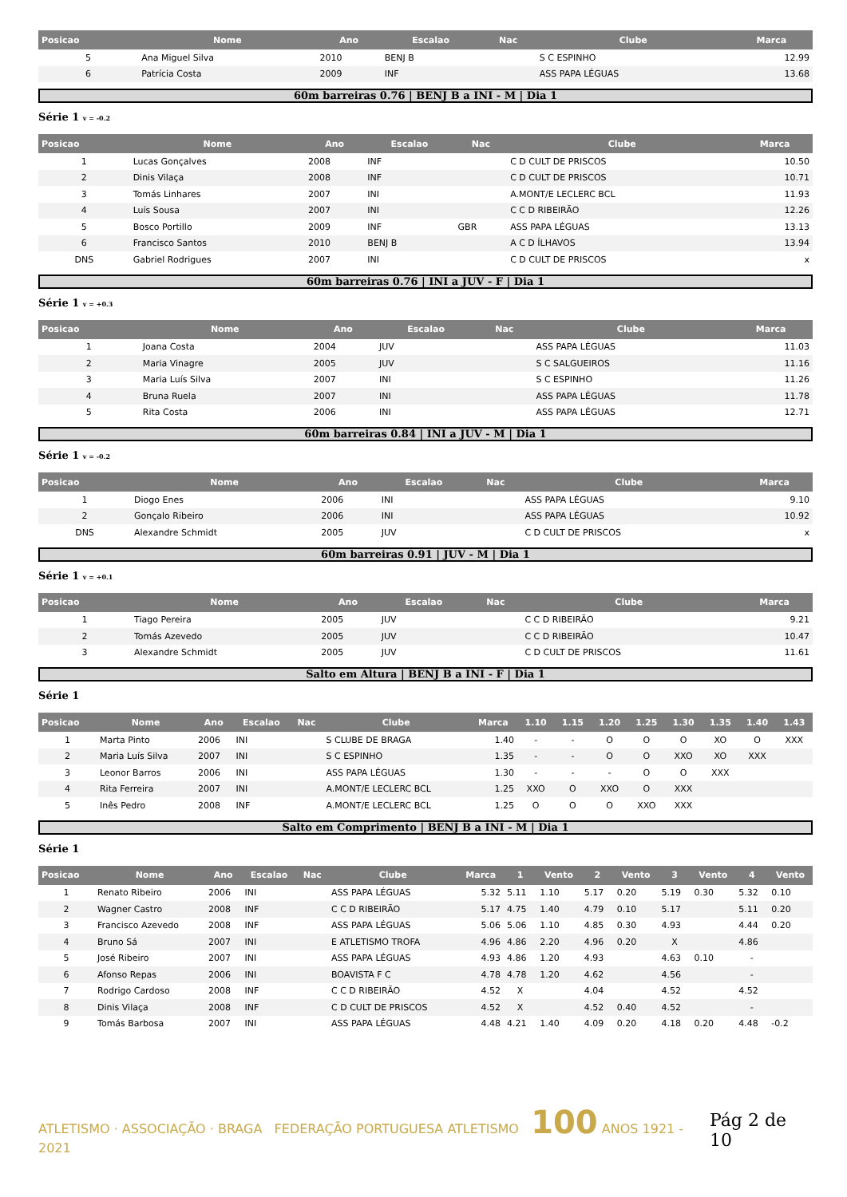| Posicao | Nome | Ano | Escalao | Nac | Clube | Marca |
| --- | --- | --- | --- | --- | --- | --- |
| 5 | Ana Miguel Silva | 2010 | BENJ B | | S C ESPINHO | 12.99 |
| 6 | Patrícia Costa | 2009 | INF | | ASS PAPA LÉGUAS | 13.68 |
60m barreiras 0.76 | BENJ B a INI - M | Dia 1
Série 1 v = -0.2
| Posicao | Nome | Ano | Escalao | Nac | Clube | Marca |
| --- | --- | --- | --- | --- | --- | --- |
| 1 | Lucas Gonçalves | 2008 | INF | | C D CULT DE PRISCOS | 10.50 |
| 2 | Dinis Vilaça | 2008 | INF | | C D CULT DE PRISCOS | 10.71 |
| 3 | Tomás Linhares | 2007 | INI | | A.MONT/E LECLERC BCL | 11.93 |
| 4 | Luís Sousa | 2007 | INI | | C C D RIBEIRÃO | 12.26 |
| 5 | Bosco Portillo | 2009 | INF | GBR | ASS PAPA LÉGUAS | 13.13 |
| 6 | Francisco Santos | 2010 | BENJ B | | A C D ÍLHAVOS | 13.94 |
| DNS | Gabriel Rodrigues | 2007 | INI | | C D CULT DE PRISCOS | x |
60m barreiras 0.76 | INI a JUV - F | Dia 1
Série 1 v = +0.3
| Posicao | Nome | Ano | Escalao | Nac | Clube | Marca |
| --- | --- | --- | --- | --- | --- | --- |
| 1 | Joana Costa | 2004 | JUV | | ASS PAPA LÉGUAS | 11.03 |
| 2 | Maria Vinagre | 2005 | JUV | | S C SALGUEIROS | 11.16 |
| 3 | Maria Luís Silva | 2007 | INI | | S C ESPINHO | 11.26 |
| 4 | Bruna Ruela | 2007 | INI | | ASS PAPA LÉGUAS | 11.78 |
| 5 | Rita Costa | 2006 | INI | | ASS PAPA LÉGUAS | 12.71 |
60m barreiras 0.84 | INI a JUV - M | Dia 1
Série 1 v = -0.2
| Posicao | Nome | Ano | Escalao | Nac | Clube | Marca |
| --- | --- | --- | --- | --- | --- | --- |
| 1 | Diogo Enes | 2006 | INI | | ASS PAPA LÉGUAS | 9.10 |
| 2 | Gonçalo Ribeiro | 2006 | INI | | ASS PAPA LÉGUAS | 10.92 |
| DNS | Alexandre Schmidt | 2005 | JUV | | C D CULT DE PRISCOS | x |
60m barreiras 0.91 | JUV - M | Dia 1
Série 1 v = +0.1
| Posicao | Nome | Ano | Escalao | Nac | Clube | Marca |
| --- | --- | --- | --- | --- | --- | --- |
| 1 | Tiago Pereira | 2005 | JUV | | C C D RIBEIRÃO | 9.21 |
| 2 | Tomás Azevedo | 2005 | JUV | | C C D RIBEIRÃO | 10.47 |
| 3 | Alexandre Schmidt | 2005 | JUV | | C D CULT DE PRISCOS | 11.61 |
Salto em Altura | BENJ B a INI - F | Dia 1
Série 1
| Posicao | Nome | Ano | Escalao | Nac | Clube | Marca | 1.10 | 1.15 | 1.20 | 1.25 | 1.30 | 1.35 | 1.40 | 1.43 |
| --- | --- | --- | --- | --- | --- | --- | --- | --- | --- | --- | --- | --- | --- | --- |
| 1 | Marta Pinto | 2006 | INI | | S CLUBE DE BRAGA | 1.40 | - | - | O | O | O | XO | O | XXX |
| 2 | Maria Luís Silva | 2007 | INI | | S C ESPINHO | 1.35 | - | - | O | O | XXO | XO | XXX | |
| 3 | Leonor Barros | 2006 | INI | | ASS PAPA LÉGUAS | 1.30 | - | - | - | O | O | XXX | | |
| 4 | Rita Ferreira | 2007 | INI | | A.MONT/E LECLERC BCL | 1.25 | XXO | O | XXO | O | XXX | | | |
| 5 | Inês Pedro | 2008 | INF | | A.MONT/E LECLERC BCL | 1.25 | O | O | O | XXO | XXX | | | |
Salto em Comprimento | BENJ B a INI - M | Dia 1
Série 1
| Posicao | Nome | Ano | Escalao | Nac | Clube | Marca | 1 | Vento | 2 | Vento | 3 | Vento | 4 | Vento |
| --- | --- | --- | --- | --- | --- | --- | --- | --- | --- | --- | --- | --- | --- | --- |
| 1 | Renato Ribeiro | 2006 | INI | | ASS PAPA LÉGUAS | 5.32 | 5.11 | 1.10 | 5.17 | 0.20 | 5.19 | 0.30 | 5.32 | 0.10 |
| 2 | Wagner Castro | 2008 | INF | | C C D RIBEIRÃO | 5.17 | 4.75 | 1.40 | 4.79 | 0.10 | 5.17 | | 5.11 | 0.20 |
| 3 | Francisco Azevedo | 2008 | INF | | ASS PAPA LÉGUAS | 5.06 | 5.06 | 1.10 | 4.85 | 0.30 | 4.93 | | 4.44 | 0.20 |
| 4 | Bruno Sá | 2007 | INI | | E ATLETISMO TROFA | 4.96 | 4.86 | 2.20 | 4.96 | 0.20 | X | | 4.86 | |
| 5 | José Ribeiro | 2007 | INI | | ASS PAPA LÉGUAS | 4.93 | 4.86 | 1.20 | 4.93 | | 4.63 | 0.10 | - | |
| 6 | Afonso Repas | 2006 | INI | | BOAVISTA F C | 4.78 | 4.78 | 1.20 | 4.62 | | 4.56 | | - | |
| 7 | Rodrigo Cardoso | 2008 | INF | | C C D RIBEIRÃO | 4.52 | X | | 4.04 | | 4.52 | | 4.52 | |
| 8 | Dinis Vilaça | 2008 | INF | | C D CULT DE PRISCOS | 4.52 | X | | 4.52 | 0.40 | 4.52 | | - | |
| 9 | Tomás Barbosa | 2007 | INI | | ASS PAPA LÉGUAS | 4.48 | 4.21 | 1.40 | 4.09 | 0.20 | 4.18 | 0.20 | 4.48 | -0.2 |
ATLETISMO · ASSOCIAÇÃO · BRAGA FEDERAÇÃO PORTUGUESA ATLETISMO 100 ANOS 1921 - 2021
Pág 2 de 10